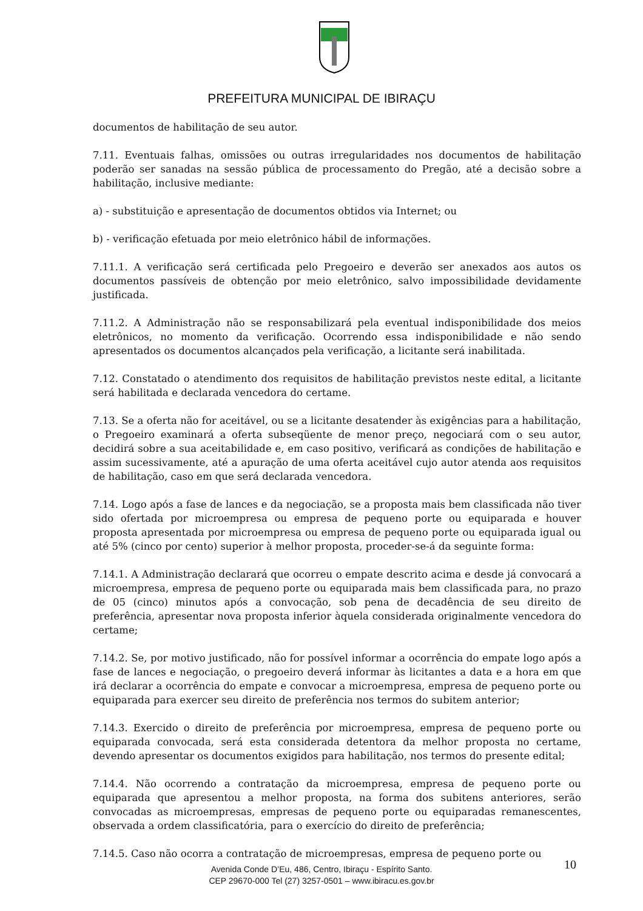PREFEITURA MUNICIPAL DE IBIRAÇU
documentos de habilitação de seu autor.
7.11. Eventuais falhas, omissões ou outras irregularidades nos documentos de habilitação poderão ser sanadas na sessão pública de processamento do Pregão, até a decisão sobre a habilitação, inclusive mediante:
a) - substituição e apresentação de documentos obtidos via Internet; ou
b) - verificação efetuada por meio eletrônico hábil de informações.
7.11.1. A verificação será certificada pelo Pregoeiro e deverão ser anexados aos autos os documentos passíveis de obtenção por meio eletrônico, salvo impossibilidade devidamente justificada.
7.11.2. A Administração não se responsabilizará pela eventual indisponibilidade dos meios eletrônicos, no momento da verificação. Ocorrendo essa indisponibilidade e não sendo apresentados os documentos alcançados pela verificação, a licitante será inabilitada.
7.12. Constatado o atendimento dos requisitos de habilitação previstos neste edital, a licitante será habilitada e declarada vencedora do certame.
7.13. Se a oferta não for aceitável, ou se a licitante desatender às exigências para a habilitação, o Pregoeiro examinará a oferta subseqüente de menor preço, negociará com o seu autor, decidirá sobre a sua aceitabilidade e, em caso positivo, verificará as condições de habilitação e assim sucessivamente, até a apuração de uma oferta aceitável cujo autor atenda aos requisitos de habilitação, caso em que será declarada vencedora.
7.14. Logo após a fase de lances e da negociação, se a proposta mais bem classificada não tiver sido ofertada por microempresa ou empresa de pequeno porte ou equiparada e houver proposta apresentada por microempresa ou empresa de pequeno porte ou equiparada igual ou até 5% (cinco por cento) superior à melhor proposta, proceder-se-á da seguinte forma:
7.14.1. A Administração declarará que ocorreu o empate descrito acima e desde já convocará a microempresa, empresa de pequeno porte ou equiparada mais bem classificada para, no prazo de 05 (cinco) minutos após a convocação, sob pena de decadência de seu direito de preferência, apresentar nova proposta inferior àquela considerada originalmente vencedora do certame;
7.14.2. Se, por motivo justificado, não for possível informar a ocorrência do empate logo após a fase de lances e negociação, o pregoeiro deverá informar às licitantes a data e a hora em que irá declarar a ocorrência do empate e convocar a microempresa, empresa de pequeno porte ou equiparada para exercer seu direito de preferência nos termos do subitem anterior;
7.14.3. Exercido o direito de preferência por microempresa, empresa de pequeno porte ou equiparada convocada, será esta considerada detentora da melhor proposta no certame, devendo apresentar os documentos exigidos para habilitação, nos termos do presente edital;
7.14.4. Não ocorrendo a contratação da microempresa, empresa de pequeno porte ou equiparada que apresentou a melhor proposta, na forma dos subitens anteriores, serão convocadas as microempresas, empresas de pequeno porte ou equiparadas remanescentes, observada a ordem classificatória, para o exercício do direito de preferência;
7.14.5. Caso não ocorra a contratação de microempresas, empresa de pequeno porte ou
10
Avenida Conde D’Eu, 486, Centro, Ibiraçu - Espírito Santo.
CEP 29670-000 Tel (27) 3257-0501 – www.ibiracu.es.gov.br